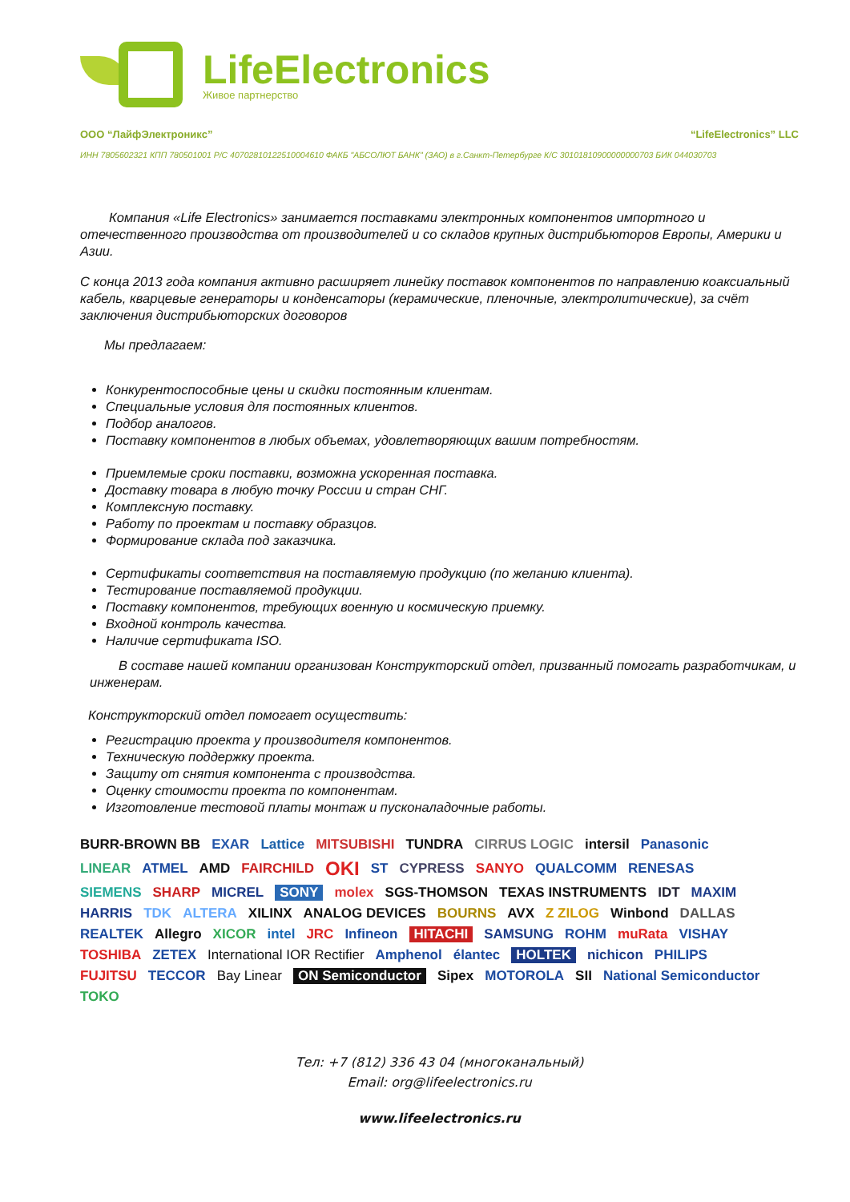LifeElectronics
Живое партнерство
ООО “ЛайфЭлектроникс” “LifeElectronics” LLC
ИНН 7805602321 КПП 780501001 Р/С 40702810122510004610 ФАКБ "АБСОЛЮТ БАНК" (ЗАО) в г.Санкт-Петербурге К/С 30101810900000000703 БИК 044030703
Компания «Life Electronics» занимается поставками электронных компонентов импортного и отечественного производства от производителей и со складов крупных дистрибьюторов Европы, Америки и Азии.
С конца 2013 года компания активно расширяет линейку поставок компонентов по направлению коаксиальный кабель, кварцевые генераторы и конденсаторы (керамические, пленочные, электролитические), за счёт заключения дистрибьюторских договоров
Мы предлагаем:
Конкурентоспособные цены и скидки постоянным клиентам.
Специальные условия для постоянных клиентов.
Подбор аналогов.
Поставку компонентов в любых объемах, удовлетворяющих вашим потребностям.
Приемлемые сроки поставки, возможна ускоренная поставка.
Доставку товара в любую точку России и стран СНГ.
Комплексную поставку.
Работу по проектам и поставку образцов.
Формирование склада под заказчика.
Сертификаты соответствия на поставляемую продукцию (по желанию клиента).
Тестирование поставляемой продукции.
Поставку компонентов, требующих военную и космическую приемку.
Входной контроль качества.
Наличие сертификата ISO.
В составе нашей компании организован Конструкторский отдел, призванный помогать разработчикам, и инженерам.
Конструкторский отдел помогает осуществить:
Регистрацию проекта у производителя компонентов.
Техническую поддержку проекта.
Защиту от снятия компонента с производства.
Оценку стоимости проекта по компонентам.
Изготовление тестовой платы монтаж и пусконаладочные работы.
BURR-BROWN BB EXAR Lattice MITSUBISHI TUNDRA CIRRUS LOGIC intersil Panasonic LINEAR ATMEL AMD FAIRCHILD OKI ST CYPRESS SANYO QUALCOMM RENESAS SIEMENS SHARP MICREL SONY molex SGS-THOMSON TEXAS INSTRUMENTS IDT MAXIM HARRIS TDK ALTERA XILINX ANALOG DEVICES BOURNS AVX Z ZILOG Winbond DALLAS REALTEK Allegro XICOR intel JRC Infineon HITACHI SAMSUNG ROHM muRata VISHAY TOSHIBA ZETEX International IOR Rectifier Amphenol élantec HOLTEK nichicon PHILIPS FUJITSU TECCOR Bay Linear ON Semiconductor Sipex MOTOROLA SII National Semiconductor TOKO
Тел: +7 (812) 336 43 04 (многоканальный)
Email: org@lifeelectronics.ru
www.lifeelectronics.ru